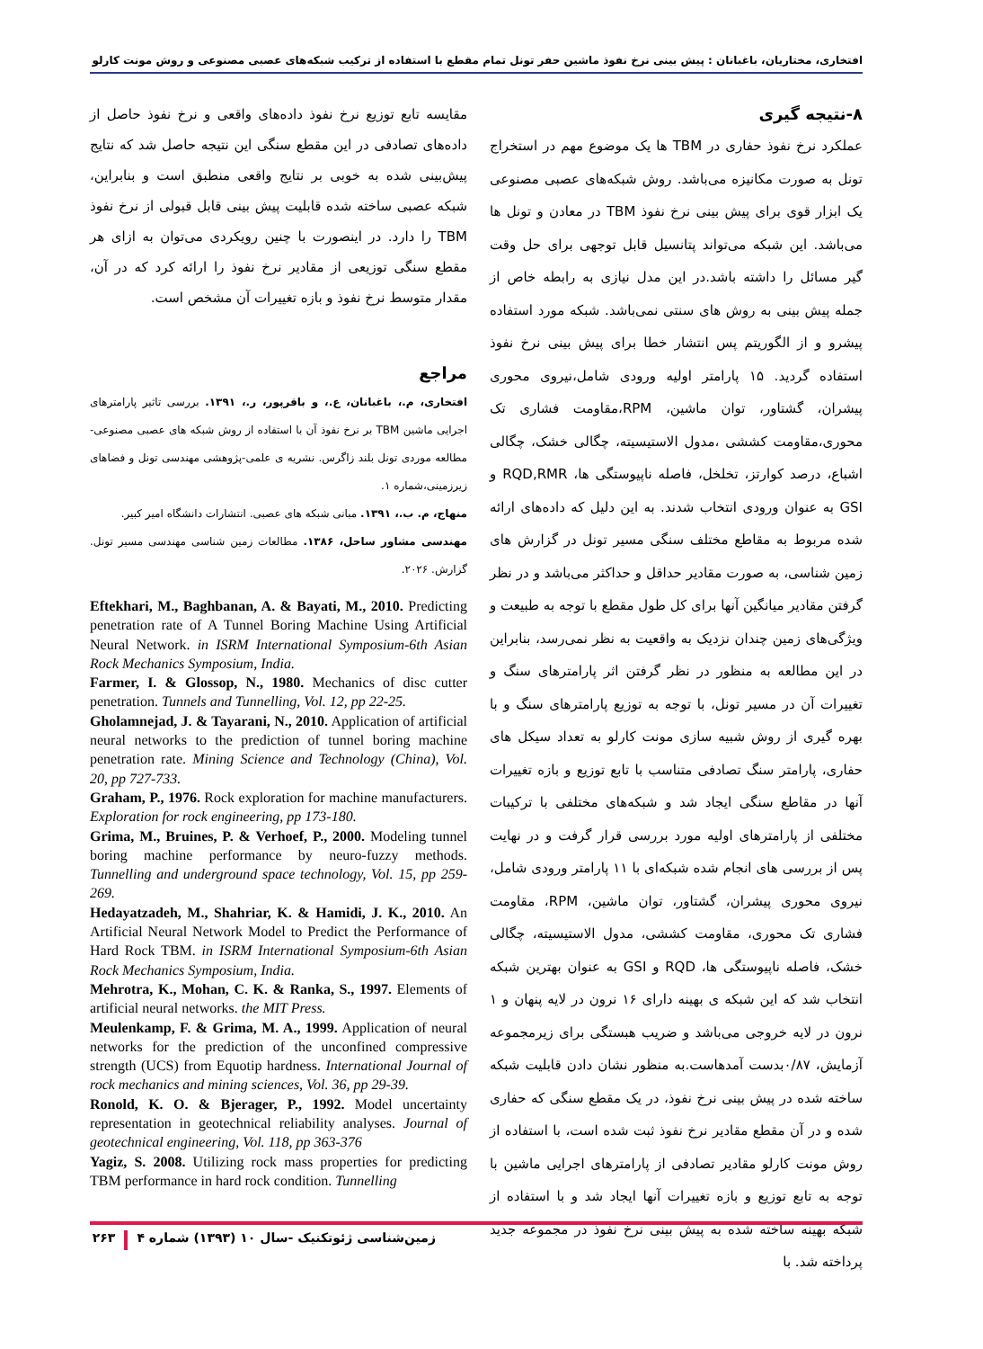افتخاری، مختاریان، باغبانان : پیش بینی نرخ نفوذ ماشین حفر تونل تمام مقطع با استفاده از ترکیب شبکه‌های عصبی مصنوعی و روش مونت کارلو
۸-نتیجه گیری
عملکرد نرخ نفوذ حفاری در TBM ها یک موضوع مهم در استخراج تونل به صورت مکانیزه می‌باشد. روش شبکه‌های عصبی مصنوعی یک ابزار قوی برای پیش بینی نرخ نفوذ TBM در معادن و تونل ها می‌باشد. این شبکه می‌تواند پتانسیل قابل توجهی برای حل وقت گیر مسائل را داشته باشد.در این مدل نیازی به رابطه خاص از جمله پیش بینی به روش های سنتی نمی‌باشد. شبکه مورد استفاده پیشرو و از الگوریتم پس انتشار خطا برای پیش بینی نرخ نفوذ استفاده گردید. ۱۵ پارامتر اولیه ورودی شامل،نیروی محوری پیشران، گشتاور، توان ماشین، RPM،مقاومت فشاری تک محوری،مقاومت کششی ،مدول الاستیسیته، چگالی خشک، چگالی اشباع، درصد کوارتز، تخلخل، فاصله ناپیوستگی ها، RQD,RMR و GSI به عنوان ورودی انتخاب شدند. به این دلیل که داده‌های ارائه شده مربوط به مقاطع مختلف سنگی مسیر تونل در گزارش های زمین شناسی، به صورت مقادیر حداقل و حداکثر می‌باشد و در نظر گرفتن مقادیر میانگین آنها برای کل طول مقطع با توجه به طبیعت و ویژگی‌های زمین چندان نزدیک به واقعیت به نظر نمی‌رسد، بنابراین در این مطالعه به منظور در نظر گرفتن اثر پارامترهای سنگ و تغییرات آن در مسیر تونل، با توجه به توزیع پارامترهای سنگ و با بهره گیری از روش شبیه سازی مونت کارلو به تعداد سیکل های حفاری، پارامتر سنگ تصادفی متناسب با تابع توزیع و بازه تغییرات آنها در مقاطع سنگی ایجاد شد و شبکه‌های مختلفی با ترکیبات مختلفی از پارامترهای اولیه مورد بررسی قرار گرفت و در نهایت پس از بررسی های انجام شده شبکه‌ای با ۱۱ پارامتر ورودی شامل، نیروی محوری پیشران، گشتاور، توان ماشین، RPM، مقاومت فشاری تک محوری، مقاومت کششی، مدول الاستیسیته، چگالی خشک، فاصله ناپیوستگی ها، RQD و GSI به عنوان بهترین شبکه انتخاب شد که این شبکه ی بهینه دارای ۱۶ نرون در لایه پنهان و ۱ نرون در لایه خروجی می‌باشد و ضریب هبستگی برای زیرمجموعه آزمایش، ۰/۸۷بدست آمدهاست.به منظور نشان دادن قابلیت شبکه ساخته شده در پیش بینی نرخ نفوذ، در یک مقطع سنگی که حفاری شده و در آن مقطع مقادیر نرخ نفوذ ثبت شده است، با استفاده از روش مونت کارلو مقادیر تصادفی از پارامترهای اجرایی ماشین با توجه به تابع توزیع و بازه تغییرات آنها ایجاد شد و با استفاده از شبکه بهینه ساخته شده به پیش بینی نرخ نفوذ در مجموعه جدید پرداخته شد. با
مقایسه تابع توزیع نرخ نفوذ داده‌های واقعی و نرخ نفوذ حاصل از داده‌های تصادفی در این مقطع سنگی این نتیجه حاصل شد که نتایج پیش‌بینی شده به خوبی بر نتایج واقعی منطبق است و بنابراین، شبکه عصبی ساخته شده قابلیت پیش بینی قابل قبولی از نرخ نفوذ TBM را دارد. در اینصورت با چنین رویکردی می‌توان به ازای هر مقطع سنگی توزیعی از مقادیر نرخ نفوذ را ارائه کرد که در آن، مقدار متوسط نرخ نفوذ و بازه تغییرات آن مشخص است.
مراجع
افتخاری، م.، باغبانان، ع.، و باقرپور، ر.، ۱۳۹۱. بررسی تاثیر پارامترهای اجرایی ماشین TBM بر نرخ نفوذ آن با استفاده از روش شبکه های عصبی مصنوعی- مطالعه موردی تونل بلند زاگرس. نشریه ی علمی-پژوهشی مهندسی تونل و فضاهای زیرزمینی،شماره ۱.
منهاج، م. ب.، ۱۳۹۱. مبانی شبکه های عصبی. انتشارات دانشگاه امیر کبیر.
مهندسی مشاور ساحل، ۱۳۸۶. مطالعات زمین شناسی مهندسی مسیر تونل. گزارش. ۲۰۲۶.
Eftekhari, M., Baghbanan, A. & Bayati, M., 2010. Predicting penetration rate of A Tunnel Boring Machine Using Artificial Neural Network. in ISRM International Symposium-6th Asian Rock Mechanics Symposium, India.
Farmer, I. & Glossop, N., 1980. Mechanics of disc cutter penetration. Tunnels and Tunnelling, Vol. 12, pp 22-25.
Gholamnejad, J. & Tayarani, N., 2010. Application of artificial neural networks to the prediction of tunnel boring machine penetration rate. Mining Science and Technology (China), Vol. 20, pp 727-733.
Graham, P., 1976. Rock exploration for machine manufacturers. Exploration for rock engineering, pp 173-180.
Grima, M., Bruines, P. & Verhoef, P., 2000. Modeling tunnel boring machine performance by neuro-fuzzy methods. Tunnelling and underground space technology, Vol. 15, pp 259-269.
Hedayatzadeh, M., Shahriar, K. & Hamidi, J. K., 2010. An Artificial Neural Network Model to Predict the Performance of Hard Rock TBM. in ISRM International Symposium-6th Asian Rock Mechanics Symposium, India.
Mehrotra, K., Mohan, C. K. & Ranka, S., 1997. Elements of artificial neural networks. the MIT Press.
Meulenkamp, F. & Grima, M. A., 1999. Application of neural networks for the prediction of the unconfined compressive strength (UCS) from Equotip hardness. International Journal of rock mechanics and mining sciences, Vol. 36, pp 29-39.
Ronold, K. O. & Bjerager, P., 1992. Model uncertainty representation in geotechnical reliability analyses. Journal of geotechnical engineering, Vol. 118, pp 363-376
Yagiz, S. 2008. Utilizing rock mass properties for predicting TBM performance in hard rock condition. Tunnelling
زمین‌شناسی ژئوتکنیک -سال ۱۰ (۱۳۹۳) شماره ۴ ۲۶۳